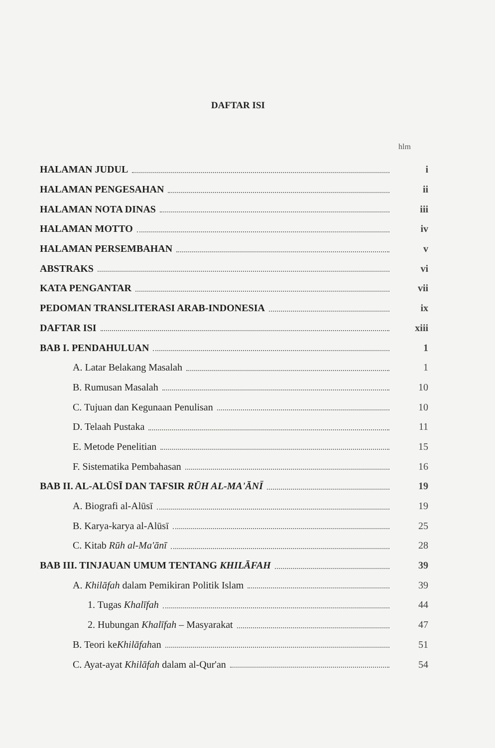DAFTAR ISI
hlm
HALAMAN JUDUL i
HALAMAN PENGESAHAN ii
HALAMAN NOTA DINAS iii
HALAMAN MOTTO iv
HALAMAN PERSEMBAHAN v
ABSTRAKS vi
KATA PENGANTAR vii
PEDOMAN TRANSLITERASI ARAB-INDONESIA ix
DAFTAR ISI xiii
BAB I. PENDAHULUAN 1
A. Latar Belakang Masalah 1
B. Rumusan Masalah 10
C. Tujuan dan Kegunaan Penulisan 10
D. Telaah Pustaka 11
E. Metode Penelitian 15
F. Sistematika Pembahasan 16
BAB II. AL-ALŪSĪ DAN TAFSIR RŪH AL-MA'ĀNĪ 19
A. Biografi al-Alūsī 19
B. Karya-karya al-Alūsī 25
C. Kitab Rūh al-Ma'ānī 28
BAB III. TINJAUAN UMUM TENTANG KHILĀFAH 39
A. Khilāfah dalam Pemikiran Politik Islam 39
1. Tugas Khalīfah 44
2. Hubungan Khalīfah – Masyarakat 47
B. Teori keKhilāfahan 51
C. Ayat-ayat Khilāfah dalam al-Qur'an 54